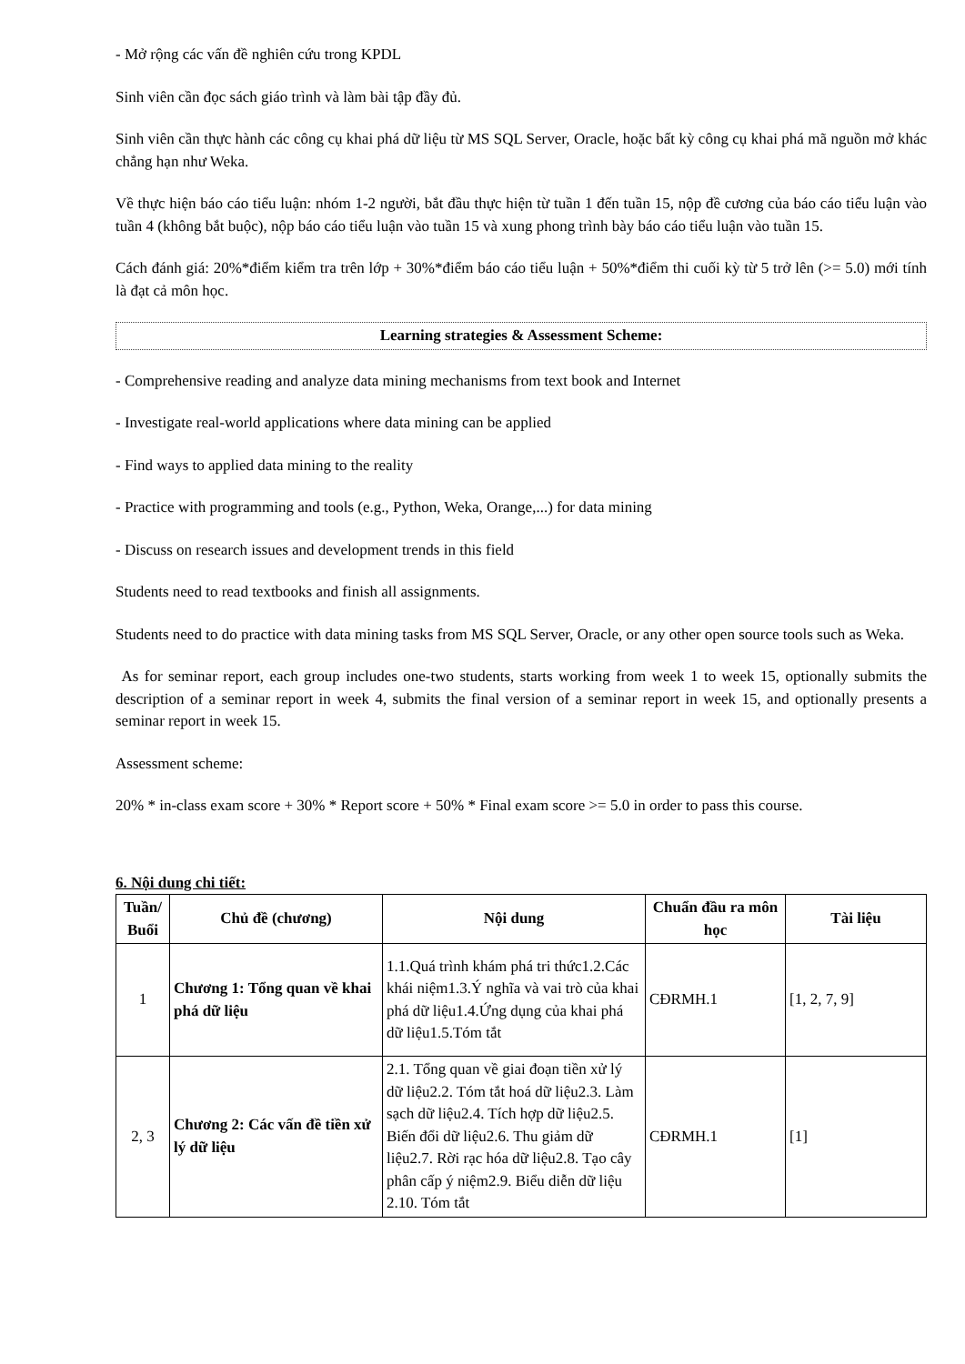- Mở rộng các vấn đề nghiên cứu trong KPDL
Sinh viên cần đọc sách giáo trình và làm bài tập đầy đủ.
Sinh viên cần thực hành các công cụ khai phá dữ liệu từ MS SQL Server, Oracle, hoặc bất kỳ công cụ khai phá mã nguồn mở khác chẳng hạn như Weka.
Về thực hiện báo cáo tiểu luận: nhóm 1-2 người, bắt đầu thực hiện từ tuần 1 đến tuần 15, nộp đề cương của báo cáo tiểu luận vào tuần 4 (không bắt buộc), nộp báo cáo tiểu luận vào tuần 15 và xung phong trình bày báo cáo tiểu luận vào tuần 15.
Cách đánh giá: 20%*điểm kiểm tra trên lớp + 30%*điểm báo cáo tiểu luận + 50%*điểm thi cuối kỳ từ 5 trở lên (>= 5.0) mới tính là đạt cả môn học.
Learning strategies & Assessment Scheme:
- Comprehensive reading and analyze data mining mechanisms from text book and Internet
- Investigate real-world applications where data mining can be applied
- Find ways to applied data mining to the reality
- Practice with programming and tools (e.g., Python, Weka, Orange,...) for data mining
- Discuss on research issues and development trends in this field
Students need to read textbooks and finish all assignments.
Students need to do practice with data mining tasks from MS SQL Server, Oracle, or any other open source tools such as Weka.
As for seminar report, each group includes one-two students, starts working from week 1 to week 15, optionally submits the description of a seminar report in week 4, submits the final version of a seminar report in week 15, and optionally presents a seminar report in week 15.
Assessment scheme:
20% * in-class exam score + 30% * Report score + 50% * Final exam score >= 5.0 in order to pass this course.
6. Nội dung chi tiết:
| Tuần/ Buổi | Chủ đề (chương) | Nội dung | Chuẩn đầu ra môn học | Tài liệu |
| --- | --- | --- | --- | --- |
| 1 | Chương 1: Tổng quan về khai phá dữ liệu | 1.1.Quá trình khám phá tri thức1.2.Các khái niệm1.3.Ý nghĩa và vai trò của khai phá dữ liệu1.4.Ứng dụng của khai phá dữ liệu1.5.Tóm tắt | CĐRMH.1 | [1, 2, 7, 9] |
| 2, 3 | Chương 2: Các vấn đề tiền xử lý dữ liệu | 2.1. Tổng quan về giai đoạn tiền xử lý dữ liệu2.2. Tóm tắt hoá dữ liệu2.3. Làm sạch dữ liệu2.4. Tích hợp dữ liệu2.5. Biến đổi dữ liệu2.6. Thu giảm dữ liệu2.7. Rời rạc hóa dữ liệu2.8. Tạo cây phân cấp ý niệm2.9. Biểu diễn dữ liệu 2.10. Tóm tắt | CĐRMH.1 | [1] |